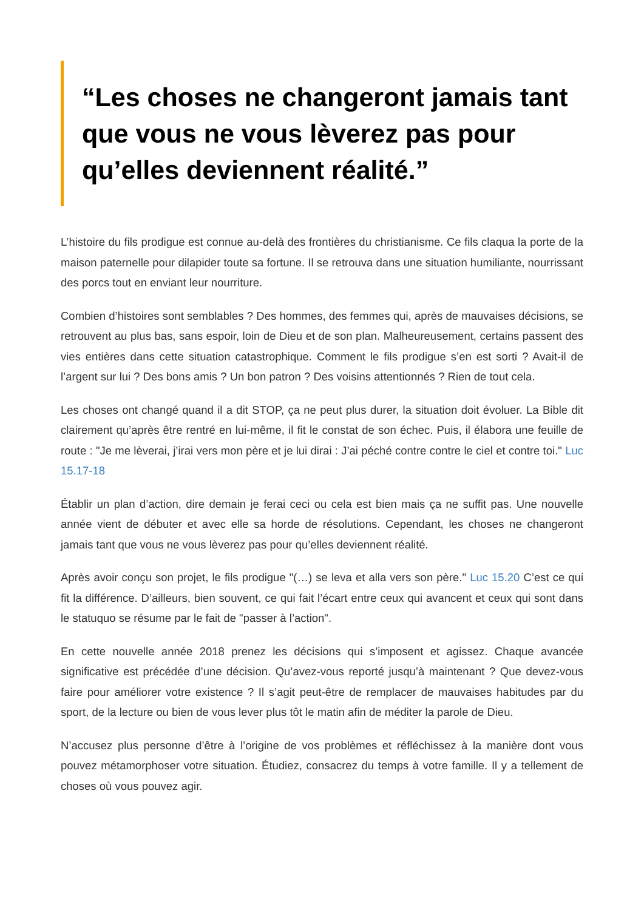“Les choses ne changeront jamais tant que vous ne vous lèverez pas pour qu’elles deviennent réalité.”
L’histoire du fils prodigue est connue au-delà des frontières du christianisme. Ce fils claqua la porte de la maison paternelle pour dilapider toute sa fortune. Il se retrouva dans une situation humiliante, nourrissant des porcs tout en enviant leur nourriture.
Combien d’histoires sont semblables ? Des hommes, des femmes qui, après de mauvaises décisions, se retrouvent au plus bas, sans espoir, loin de Dieu et de son plan. Malheureusement, certains passent des vies entières dans cette situation catastrophique. Comment le fils prodigue s’en est sorti ? Avait-il de l’argent sur lui ? Des bons amis ? Un bon patron ? Des voisins attentionnés ? Rien de tout cela.
Les choses ont changé quand il a dit STOP, ça ne peut plus durer, la situation doit évoluer. La Bible dit clairement qu’après être rentré en lui-même, il fit le constat de son échec. Puis, il élabora une feuille de route : "Je me lèverai, j’irai vers mon père et je lui dirai : J’ai péché contre contre le ciel et contre toi." Luc 15.17-18
Établir un plan d’action, dire demain je ferai ceci ou cela est bien mais ça ne suffit pas. Une nouvelle année vient de débuter et avec elle sa horde de résolutions. Cependant, les choses ne changeront jamais tant que vous ne vous lèverez pas pour qu’elles deviennent réalité.
Après avoir conçu son projet, le fils prodigue "(…) se leva et alla vers son père." Luc 15.20 C’est ce qui fit la différence. D’ailleurs, bien souvent, ce qui fait l’écart entre ceux qui avancent et ceux qui sont dans le statuquo se résume par le fait de "passer à l’action".
En cette nouvelle année 2018 prenez les décisions qui s’imposent et agissez. Chaque avancée significative est précédée d’une décision. Qu’avez-vous reporté jusqu’à maintenant ? Que devez-vous faire pour améliorer votre existence ? Il s’agit peut-être de remplacer de mauvaises habitudes par du sport, de la lecture ou bien de vous lever plus tôt le matin afin de méditer la parole de Dieu.
N’accusez plus personne d’être à l’origine de vos problèmes et réfléchissez à la manière dont vous pouvez métamorphoser votre situation. Étudiez, consacrez du temps à votre famille. Il y a tellement de choses où vous pouvez agir.